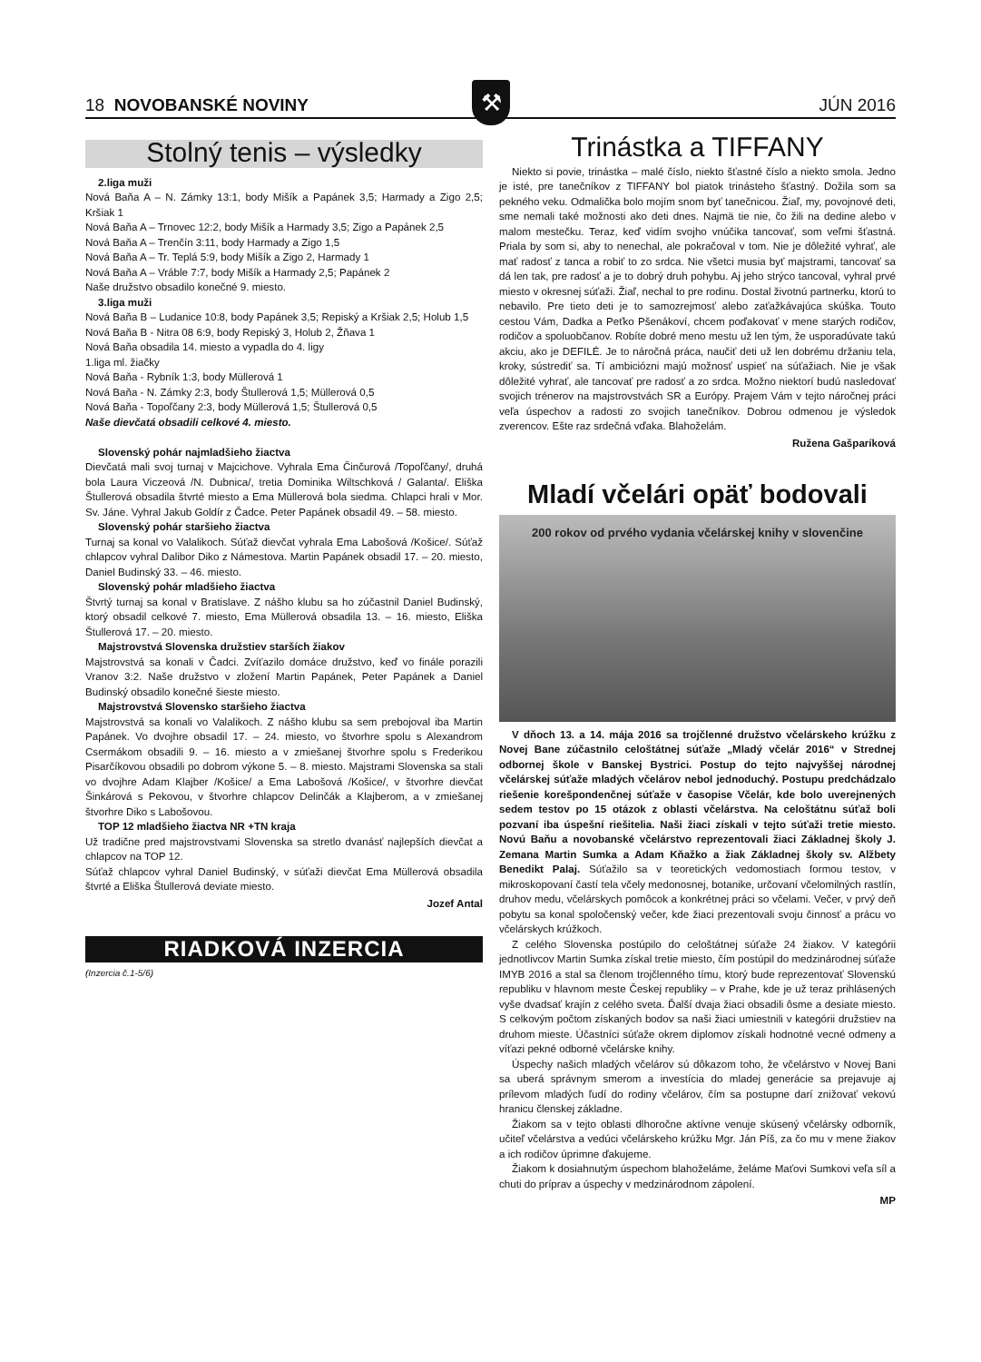18 NOVOBANSKÉ NOVINY JÚN 2016 ⚒
Stolný tenis – výsledky
2.liga muži
Nová Baňa A – N. Zámky 13:1, body Mišík a Papánek 3,5; Harmady a Zigo 2,5; Kršiak 1
Nová Baňa A – Trnovec 12:2, body Mišík a Harmady 3,5; Zigo a Papánek 2,5
Nová Baňa A – Trenčín 3:11, body Harmady a Zigo 1,5
Nová Baňa A – Tr. Teplá 5:9, body Mišík a Zigo 2, Harmady 1
Nová Baňa A – Vráble 7:7, body Mišík a Harmady 2,5; Papánek 2
Naše družstvo obsadilo konečné 9. miesto.
3.liga muži
Nová Baňa B – Ludanice 10:8, body Papánek 3,5; Repiský a Kršiak 2,5; Holub 1,5
Nová Baňa B - Nitra 08 6:9, body Repiský 3, Holub 2, Žňava 1
Nová Baňa obsadila 14. miesto a vypadla do 4. ligy
1.liga ml. žiačky
Nová Baňa - Rybník 1:3, body Müllerová 1
Nová Baňa - N. Zámky 2:3, body Štullerová 1,5; Müllerová 0,5
Nová Baňa - Topoľčany 2:3, body Müllerová 1,5; Štullerová 0,5
Naše dievčatá obsadili celkové 4. miesto.
Slovenský pohár najmladšieho žiactva
Dievčatá mali svoj turnaj v Majcichove. Vyhrala Ema Činčurová /Topoľčany/, druhá bola Laura Viczeová /N. Dubnica/, tretia Dominika Wiltschková / Galanta/. Eliška Štullerová obsadila štvrté miesto a Ema Müllerová bola siedma. Chlapci hrali v Mor. Sv. Jáne. Vyhral Jakub Goldír z Čadce. Peter Papánek obsadil 49. – 58. miesto.
Slovenský pohár staršieho žiactva
Turnaj sa konal vo Valalikoch. Súťaž dievčat vyhrala Ema Labošová /Košice/. Súťaž chlapcov vyhral Dalibor Diko z Námestova. Martin Papánek obsadil 17. – 20. miesto, Daniel Budinský 33. – 46. miesto.
Slovenský pohár mladšieho žiactva
Štvrtý turnaj sa konal v Bratislave. Z nášho klubu sa ho zúčastnil Daniel Budinský, ktorý obsadil celkové 7. miesto, Ema Müllerová obsadila 13. – 16. miesto, Eliška Štullerová 17. – 20. miesto.
Majstrovstvá Slovenska družstiev starších žiakov
Majstrovstvá sa konali v Čadci. Zvíťazilo domáce družstvo, keď vo finále porazili Vranov 3:2. Naše družstvo v zložení Martin Papánek, Peter Papánek a Daniel Budinský obsadilo konečné šieste miesto.
Majstrovstvá Slovensko staršieho žiactva
Majstrovstvá sa konali vo Valalikoch. Z nášho klubu sa sem prebojoval iba Martin Papánek. Vo dvojhre obsadil 17. – 24. miesto, vo štvorhre spolu s Alexandrom Csermákom obsadili 9. – 16. miesto a v zmiešanej štvorhre spolu s Frederikou Pisarčíkovou obsadili po dobrom výkone 5. – 8. miesto. Majstrami Slovenska sa stali vo dvojhre Adam Klajber /Košice/ a Ema Labošová /Košice/, v štvorhre dievčat Šinkárová s Pekovou, v štvorhre chlapcov Delinčák a Klajberom, a v zmiešanej štvorhre Diko s Labošovou.
TOP 12 mladšieho žiactva NR +TN kraja
Už tradične pred majstrovstvami Slovenska sa stretlo dvanásť najlepších dievčat a chlapcov na TOP 12.
Súťaž chlapcov vyhral Daniel Budinský, v súťaži dievčat Ema Müllerová obsadila štvrté a Eliška Štullerová deviate miesto.
Jozef Antal
RIADKOVÁ INZERCIA
(Inzercia č.1-5/6)
Trinástka a TIFFANY
Niekto si povie, trinástka – malé číslo, niekto šťastné číslo a niekto smola. Jedno je isté, pre tanečníkov z TIFFANY bol piatok trinásteho šťastný. Dožila som sa pekného veku. Odmalička bolo mojím snom byť tanečnicou. Žiaľ, my, povojnové deti, sme nemali také možnosti ako deti dnes. Najmä tie nie, čo žili na dedine alebo v malom mestečku. Teraz, keď vidím svojho vnúčika tancovať, som veľmi šťastná. Priala by som si, aby to nenechal, ale pokračoval v tom. Nie je dôležité vyhrať, ale mať radosť z tanca a robiť to zo srdca. Nie všetci musia byť majstrami, tancovať sa dá len tak, pre radosť a je to dobrý druh pohybu. Aj jeho strýco tancoval, vyhral prvé miesto v okresnej súťaži. Žiaľ, nechal to pre rodinu. Dostal životnú partnerku, ktorú to nebavilo. Pre tieto deti je to samozrejmosť alebo zaťažkávajúca skúška. Touto cestou Vám, Dadka a Peťko Pšenákoví, chcem poďakovať v mene starých rodičov, rodičov a spoluobčanov. Robíte dobré meno mestu už len tým, že usporadúvate takú akciu, ako je DEFILÉ. Je to náročná práca, naučiť deti už len dobrému držaniu tela, kroky, sústrediť sa. Tí ambiciózni majú možnosť uspieť na súťažiach. Nie je však dôležité vyhrať, ale tancovať pre radosť a zo srdca. Možno niektorí budú nasledovať svojich trénerov na majstrovstvách SR a Európy. Prajem Vám v tejto náročnej práci veľa úspechov a radosti zo svojich tanečníkov. Dobrou odmenou je výsledok zverencov. Ešte raz srdečná vďaka. Blahoželám.
Ružena Gašparíková
Mladí včelári opäť bodovali
200 rokov od prvého vydania včelárskej knihy v slovenčine
V dňoch 13. a 14. mája 2016 sa trojčlenné družstvo včelárskeho krúžku z Novej Bane zúčastnilo celoštátnej súťaže „Mladý včelár 2016“ v Strednej odbornej škole v Banskej Bystrici. Postup do tejto najvyššej národnej včelárskej súťaže mladých včelárov nebol jednoduchý. Postupu predchádzalo riešenie korešpondenčnej súťaže v časopise Včelár, kde bolo uverejnených sedem testov po 15 otázok z oblasti včelárstva. Na celoštátnu súťaž boli pozvaní iba úspešní riešitelia. Naši žiaci získali v tejto súťaži tretie miesto. Novú Baňu a novobanské včelárstvo reprezentovali žiaci Základnej školy J. Zemana Martin Sumka a Adam Kňažko a žiak Základnej školy sv. Alžbety Benedikt Palaj. Súťažilo sa v teoretických vedomostiach formou testov, v mikroskopovaní častí tela včely medonosnej, botanike, určovaní včelomilných rastlín, druhov medu, včelárskych pomôcok a konkrétnej práci so včelami. Večer, v prvý deň pobytu sa konal spoločenský večer, kde žiaci prezentovali svoju činnosť a prácu vo včelárskych krúžkoch.
Z celého Slovenska postúpilo do celoštátnej súťaže 24 žiakov. V kategórii jednotlivcov Martin Sumka získal tretie miesto, čím postúpil do medzinárodnej súťaže IMYB 2016 a stal sa členom trojčlenného tímu, ktorý bude reprezentovať Slovenskú republiku v hlavnom meste Českej republiky – v Prahe, kde je už teraz prihlásených vyše dvadsať krajín z celého sveta. Ďalší dvaja žiaci obsadili ôsme a desiate miesto. S celkovým počtom získaných bodov sa naši žiaci umiestnili v kategórii družstiev na druhom mieste. Účastníci súťaže okrem diplomov získali hodnotné vecné odmeny a víťazi pekné odborné včelárske knihy.
Úspechy našich mladých včelárov sú dôkazom toho, že včelárstvo v Novej Bani sa uberá správnym smerom a investícia do mladej generácie sa prejavuje aj prílevom mladých ľudí do rodiny včelárov, čím sa postupne darí znižovať vekovú hranicu členskej základne.
Žiakom sa v tejto oblasti dlhoročne aktívne venuje skúsený včelársky odborník, učiteľ včelárstva a vedúci včelárskeho krúžku Mgr. Ján Píš, za čo mu v mene žiakov a ich rodičov úprimne ďakujeme.
Žiakom k dosiahnutým úspechom blahoželáme, želáme Maťovi Sumkovi veľa síl a chuti do príprav a úspechy v medzinárodnom zápolení.
MP